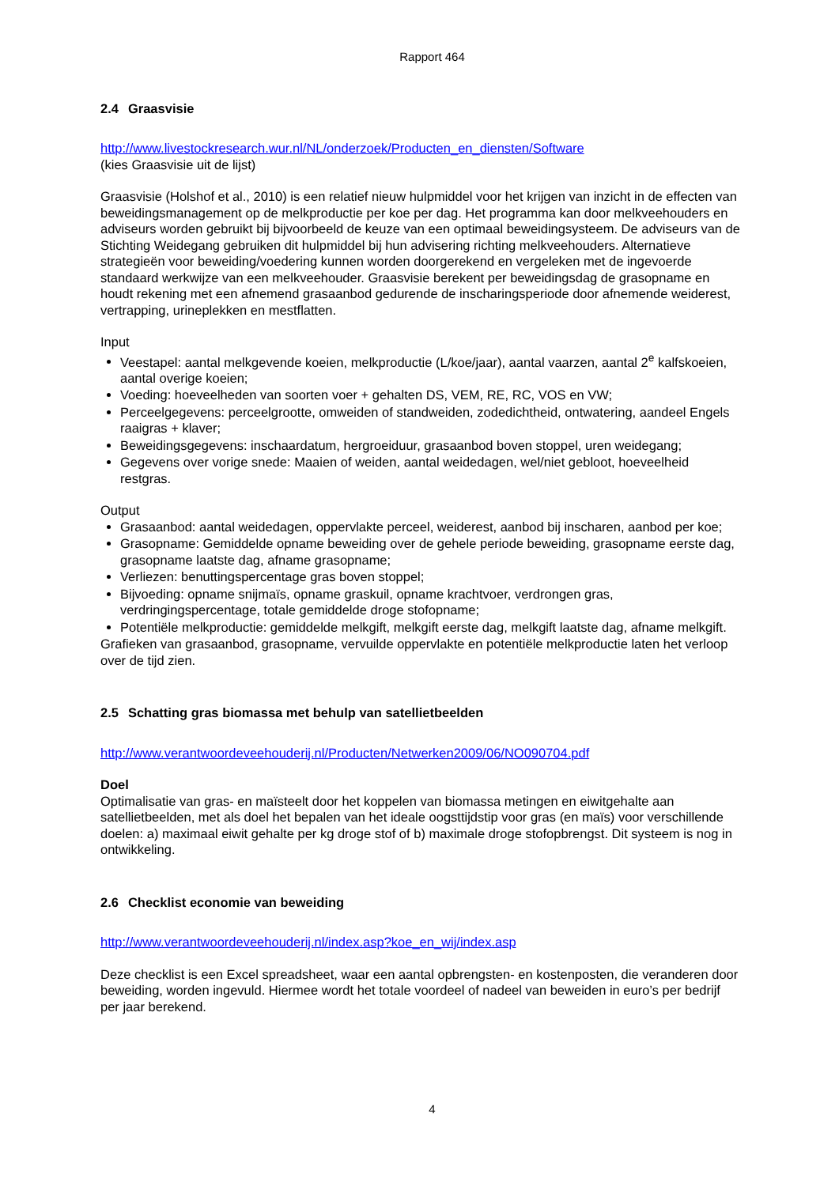Rapport 464
2.4 Graasvisie
http://www.livestockresearch.wur.nl/NL/onderzoek/Producten_en_diensten/Software
(kies Graasvisie uit de lijst)
Graasvisie (Holshof et al., 2010) is een relatief nieuw hulpmiddel voor het krijgen van inzicht in de effecten van beweidingsmanagement op de melkproductie per koe per dag. Het programma kan door melkveehouders en adviseurs worden gebruikt bij bijvoorbeeld de keuze van een optimaal beweidingsysteem. De adviseurs van de Stichting Weidegang gebruiken dit hulpmiddel bij hun advisering richting melkveehouders. Alternatieve strategieën voor beweiding/voedering kunnen worden doorgerekend en vergeleken met de ingevoerde standaard werkwijze van een melkveehouder. Graasvisie berekent per beweidingsdag de grasopname en houdt rekening met een afnemend grasaanbod gedurende de inscharingsperiode door afnemende weiderest, vertrapping, urineplekken en mestflatten.
Input
Veestapel: aantal melkgevende koeien, melkproductie (L/koe/jaar), aantal vaarzen, aantal 2<sup>e</sup> kalfskoeien, aantal overige koeien;
Voeding: hoeveelheden van soorten voer + gehalten DS, VEM, RE, RC, VOS en VW;
Perceelgegevens: perceelgrootte, omweiden of standweiden, zodedichtheid, ontwatering, aandeel Engels raaigras + klaver;
Beweidingsgegevens: inschaardatum, hergroeiduur, grasaanbod boven stoppel, uren weidegang;
Gegevens over vorige snede: Maaien of weiden, aantal weidedagen, wel/niet gebloot, hoeveelheid restgras.
Output
Grasaanbod: aantal weidedagen, oppervlakte perceel, weiderest, aanbod bij inscharen, aanbod per koe;
Grasopname: Gemiddelde opname beweiding over de gehele periode beweiding, grasopname eerste dag, grasopname laatste dag, afname grasopname;
Verliezen: benuttingspercentage gras boven stoppel;
Bijvoeding: opname snijmaïs, opname graskuil, opname krachtvoer, verdrongen gras, verdringingspercentage, totale gemiddelde droge stofopname;
Potentiële melkproductie: gemiddelde melkgift, melkgift eerste dag, melkgift laatste dag, afname melkgift.
Grafieken van grasaanbod, grasopname, vervuilde oppervlakte en potentiële melkproductie laten het verloop over de tijd zien.
2.5 Schatting gras biomassa met behulp van satellietbeelden
http://www.verantwoordeveehouderij.nl/Producten/Netwerken2009/06/NO090704.pdf
Doel
Optimalisatie van gras- en maïsteelt door het koppelen van biomassa metingen en eiwitgehalte aan satellietbeelden, met als doel het bepalen van het ideale oogsttijdstip voor gras (en maïs) voor verschillende doelen: a) maximaal eiwit gehalte per kg droge stof of b) maximale droge stofopbrengst. Dit systeem is nog in ontwikkeling.
2.6 Checklist economie van beweiding
http://www.verantwoordeveehouderij.nl/index.asp?koe_en_wij/index.asp
Deze checklist is een Excel spreadsheet, waar een aantal opbrengsten- en kostenposten, die veranderen door beweiding, worden ingevuld. Hiermee wordt het totale voordeel of nadeel van beweiden in euro’s per bedrijf per jaar berekend.
4